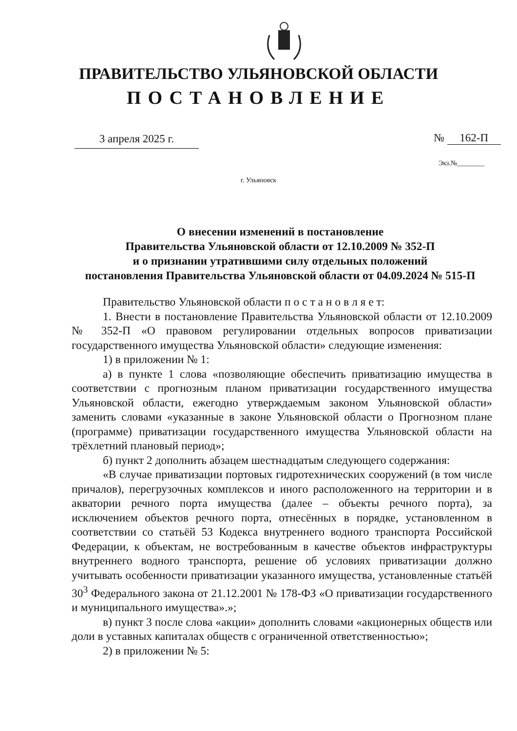ПРАВИТЕЛЬСТВО УЛЬЯНОВСКОЙ ОБЛАСТИ
ПОСТАНОВЛЕНИЕ
3 апреля 2025 г. № 162-П
Экз.№________
г. Ульяновск
О внесении изменений в постановление
Правительства Ульяновской области от 12.10.2009 № 352-П
и о признании утратившими силу отдельных положений
постановления Правительства Ульяновской области от 04.09.2024 № 515-П
Правительство Ульяновской области п о с т а н о в л я е т:
1. Внести в постановление Правительства Ульяновской области от 12.10.2009 № 352-П «О правовом регулировании отдельных вопросов приватизации государственного имущества Ульяновской области» следующие изменения:
1) в приложении № 1:
а) в пункте 1 слова «позволяющие обеспечить приватизацию имущества в соответствии с прогнозным планом приватизации государственного имущества Ульяновской области, ежегодно утверждаемым законом Ульяновской области» заменить словами «указанные в законе Ульяновской области о Прогнозном плане (программе) приватизации государственного имущества Ульяновской области на трёхлетний плановый период»;
б) пункт 2 дополнить абзацем шестнадцатым следующего содержания:
«В случае приватизации портовых гидротехнических сооружений (в том числе причалов), перегрузочных комплексов и иного расположенного на территории и в акватории речного порта имущества (далее – объекты речного порта), за исключением объектов речного порта, отнесённых в порядке, установленном в соответствии со статьёй 53 Кодекса внутреннего водного транспорта Российской Федерации, к объектам, не востребованным в качестве объектов инфраструктуры внутреннего водного транспорта, решение об условиях приватизации должно учитывать особенности приватизации указанного имущества, установленные статьёй 30<sup>3</sup> Федерального закона от 21.12.2001 № 178-ФЗ «О приватизации государственного и муниципального имущества».»;
в) пункт 3 после слова «акции» дополнить словами «акционерных обществ или доли в уставных капиталах обществ с ограниченной ответственностью»;
2) в приложении № 5: